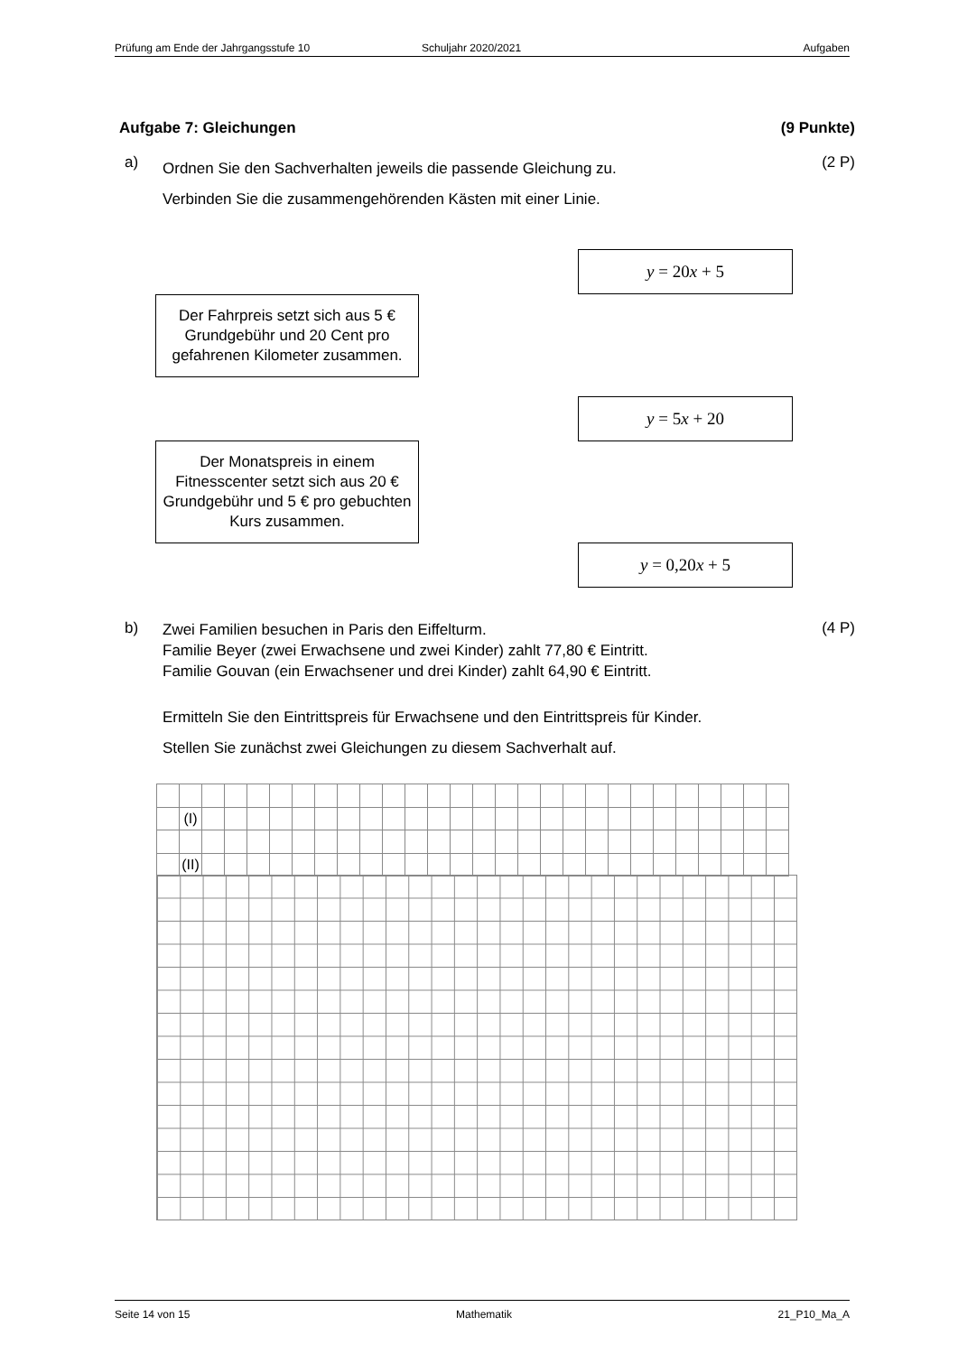Prüfung am Ende der Jahrgangsstufe 10 Schuljahr 2020/2021 Aufgaben
Aufgabe 7: Gleichungen (9 Punkte)
a)
Ordnen Sie den Sachverhalten jeweils die passende Gleichung zu.
Verbinden Sie die zusammengehörenden Kästen mit einer Linie.
(2 P)
y = 20x + 5
Der Fahrpreis setzt sich aus 5 € Grundgebühr und 20 Cent pro gefahrenen Kilometer zusammen.
y = 5x + 20
Der Monatspreis in einem Fitnesscenter setzt sich aus 20 € Grundgebühr und 5 € pro gebuchten Kurs zusammen.
y = 0,20x + 5
b)
Zwei Familien besuchen in Paris den Eiffelturm.
Familie Beyer (zwei Erwachsene und zwei Kinder) zahlt 77,80 € Eintritt.
Familie Gouvan (ein Erwachsener und drei Kinder) zahlt 64,90 € Eintritt.
Ermitteln Sie den Eintrittspreis für Erwachsene und den Eintrittspreis für Kinder.
Stellen Sie zunächst zwei Gleichungen zu diesem Sachverhalt auf.
(4 P)
| | (I) | | | | | | | | | | | | | | | | | | | | | | | | | | |
| | (II) | | | | | | | | | | | | | | | | | | | | | | | | | | |
Seite 14 von 15 Mathematik 21_P10_Ma_A